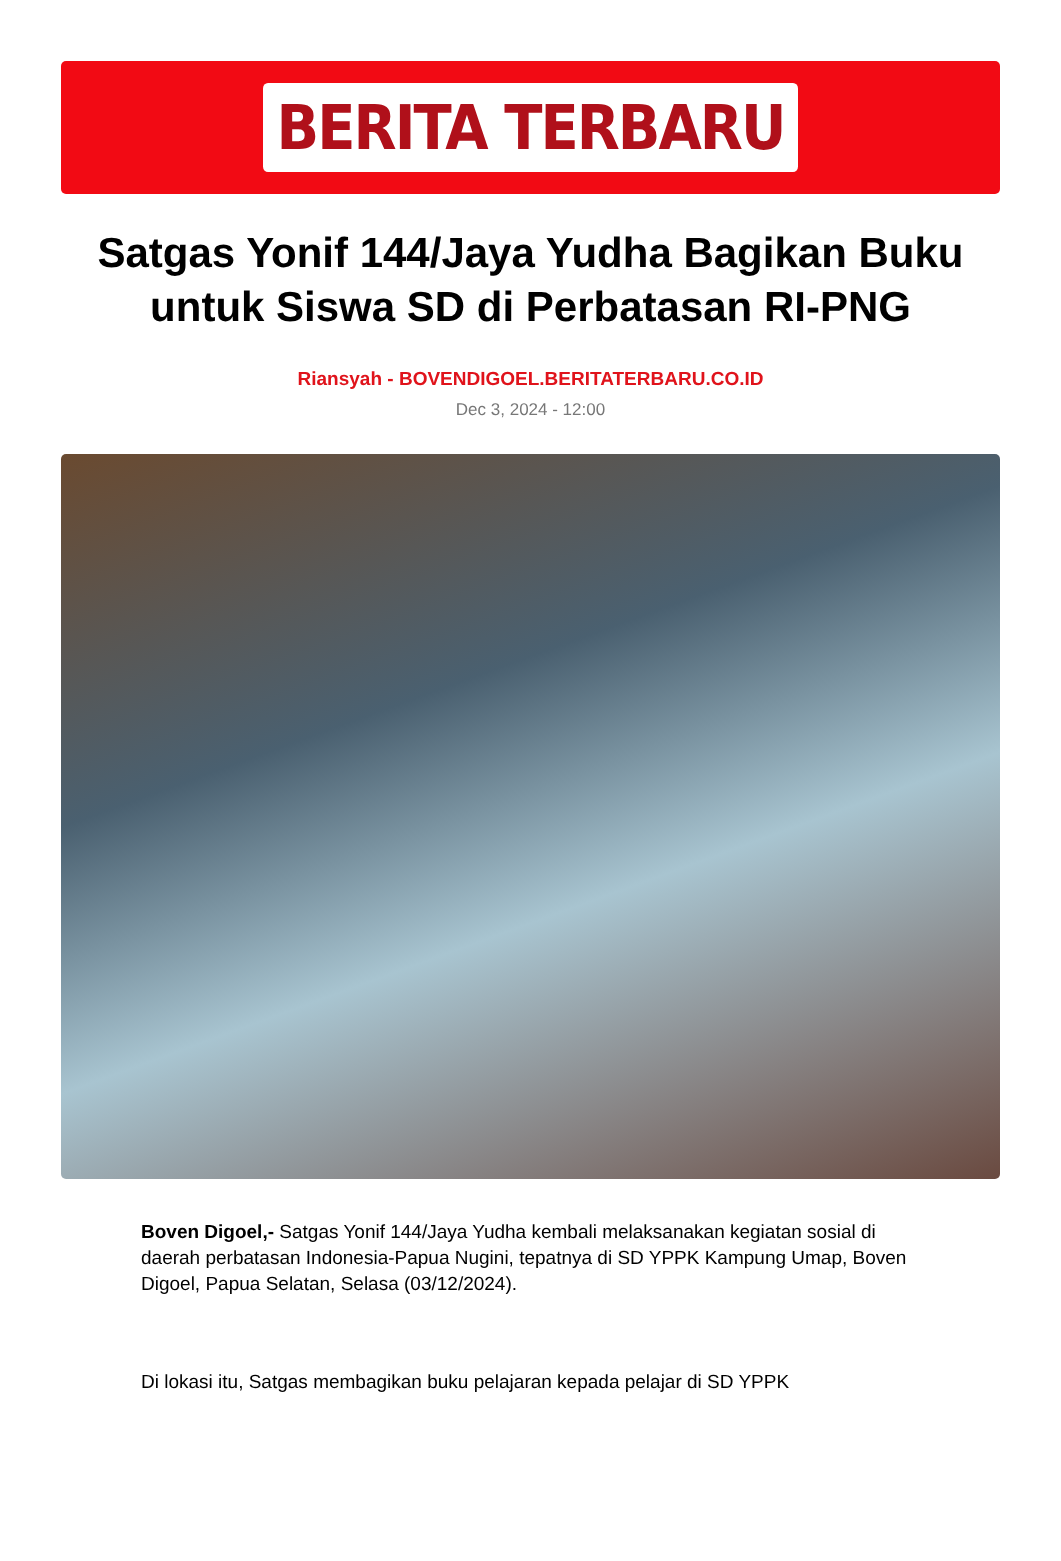BERITA TERBARU
Satgas Yonif 144/Jaya Yudha Bagikan Buku untuk Siswa SD di Perbatasan RI-PNG
Riansyah - BOVENDIGOEL.BERITATERBARU.CO.ID
Dec 3, 2024 - 12:00
Boven Digoel,- Satgas Yonif 144/Jaya Yudha kembali melaksanakan kegiatan sosial di daerah perbatasan Indonesia-Papua Nugini, tepatnya di SD YPPK Kampung Umap, Boven Digoel, Papua Selatan, Selasa (03/12/2024).
Di lokasi itu, Satgas membagikan buku pelajaran kepada pelajar di SD YPPK